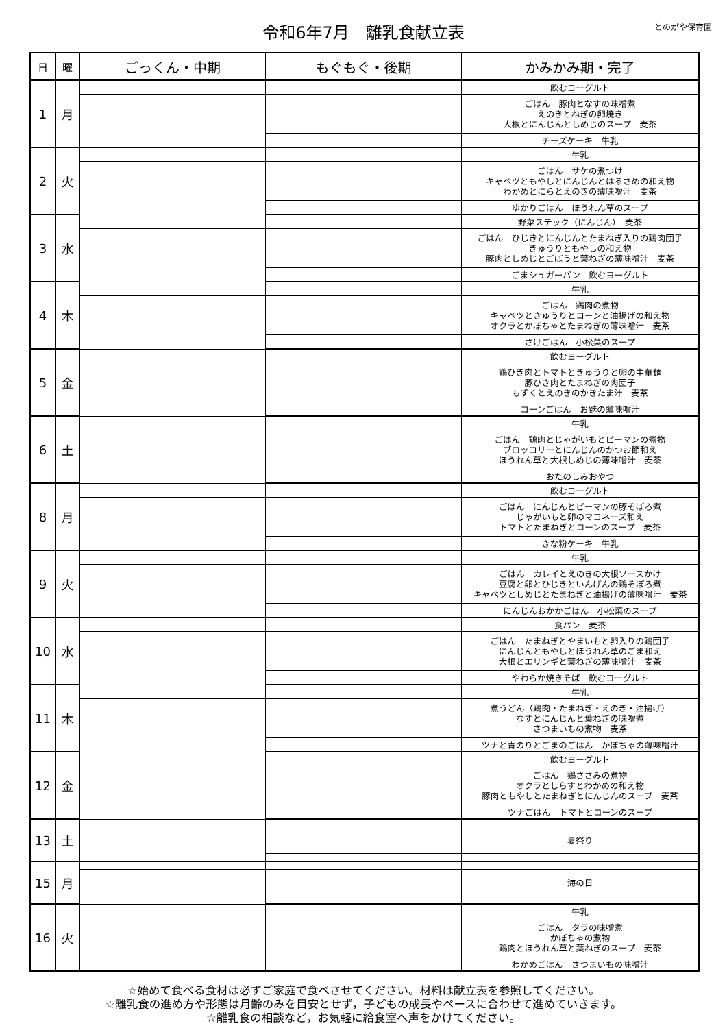令和6年7月　離乳食献立表
とのがや保育園
| 日 | 曜 | ごっくん・中期 | もぐもぐ・後期 | かみかみ期・完了 |
| --- | --- | --- | --- | --- |
| 1 | 月 | | | 飲むヨーグルト |
| | | | | ごはん 豚肉となすの味噌煮 えのきとねぎの卵焼き 大根とにんじんとしめじのスープ 麦茶 |
| | | | | チーズケーキ 牛乳 |
| 2 | 火 | | | 牛乳 |
| | | | | ごはん サケの煮つけ キャベツともやしとにんじんとはるさめの和え物 わかめとにらとえのきの薄味噌汁 麦茶 |
| | | | | ゆかりごはん ほうれん草のスープ |
| 3 | 水 | | | 野菜ステック（にんじん） 麦茶 |
| | | | | ごはん ひじきとにんじんとたまねぎ入りの鶏肉団子 きゅうりともやしの和え物 豚肉としめじとごぼうと葉ねぎの薄味噌汁 麦茶 |
| | | | | ごまシュガーパン 飲むヨーグルト |
| 4 | 木 | | | 牛乳 |
| | | | | ごはん 鶏肉の煮物 キャベツときゅうりとコーンと油揚げの和え物 オクラとかぼちゃとたまねぎの薄味噌汁 麦茶 |
| | | | | さけごはん 小松菜のスープ |
| 5 | 金 | | | 飲むヨーグルト |
| | | | | 鶏ひき肉とトマトときゅうりと卵の中華麺 豚ひき肉とたまねぎの肉団子 もずくとえのきのかきたま汁 麦茶 |
| | | | | コーンごはん お麩の薄味噌汁 |
| 6 | 土 | | | 牛乳 |
| | | | | ごはん 鶏肉とじゃがいもとピーマンの煮物 ブロッコリーとにんじんのかつお節和え ほうれん草と大根しめじの薄味噌汁 麦茶 |
| | | | | おたのしみおやつ |
| 8 | 月 | | | 飲むヨーグルト |
| | | | | ごはん にんじんとピーマンの豚そぼろ煮 じゃがいもと卵のマヨネーズ和え トマトとたまねぎとコーンのスープ 麦茶 |
| | | | | きな粉ケーキ 牛乳 |
| 9 | 火 | | | 牛乳 |
| | | | | ごはん カレイとえのきの大根ソースかけ 豆腐と卵とひじきといんげんの鶏そぼろ煮 キャベツとしめじとたまねぎと油揚げの薄味噌汁 麦茶 |
| | | | | にんじんおかかごはん 小松菜のスープ |
| 10 | 水 | | | 食パン 麦茶 |
| | | | | ごはん たまねぎとやまいもと卵入りの鶏団子 にんじんともやしとほうれん草のごま和え 大根とエリンギと葉ねぎの薄味噌汁 麦茶 |
| | | | | やわらか焼きそば 飲むヨーグルト |
| 11 | 木 | | | 牛乳 |
| | | | | 煮うどん（鶏肉・たまねぎ・えのき・油揚げ） なすとにんじんと葉ねぎの味噌煮 さつまいもの煮物 麦茶 |
| | | | | ツナと青のりとごまのごはん かぼちゃの薄味噌汁 |
| 12 | 金 | | | 飲むヨーグルト |
| | | | | ごはん 鶏ささみの煮物 オクラとしらすとわかめの和え物 豚肉ともやしとたまねぎとにんじんのスープ 麦茶 |
| | | | | ツナごはん トマトとコーンのスープ |
| 13 | 土 | | | |
| | | | | 夏祭り |
| 15 | 月 | | | |
| | | | | 海の日 |
| 16 | 火 | | | 牛乳 |
| | | | | ごはん タラの味噌煮 かぼちゃの煮物 鶏肉とほうれん草と葉ねぎのスープ 麦茶 |
| | | | | わかめごはん さつまいもの味噌汁 |
☆始めて食べる食材は必ずご家庭で食べさせてください。材料は献立表を参照してください。
☆離乳食の進め方や形態は月齢のみを目安とせず，子どもの成長やペースに合わせて進めていきます。
☆離乳食の相談など，お気軽に給食室へ声をかけてください。